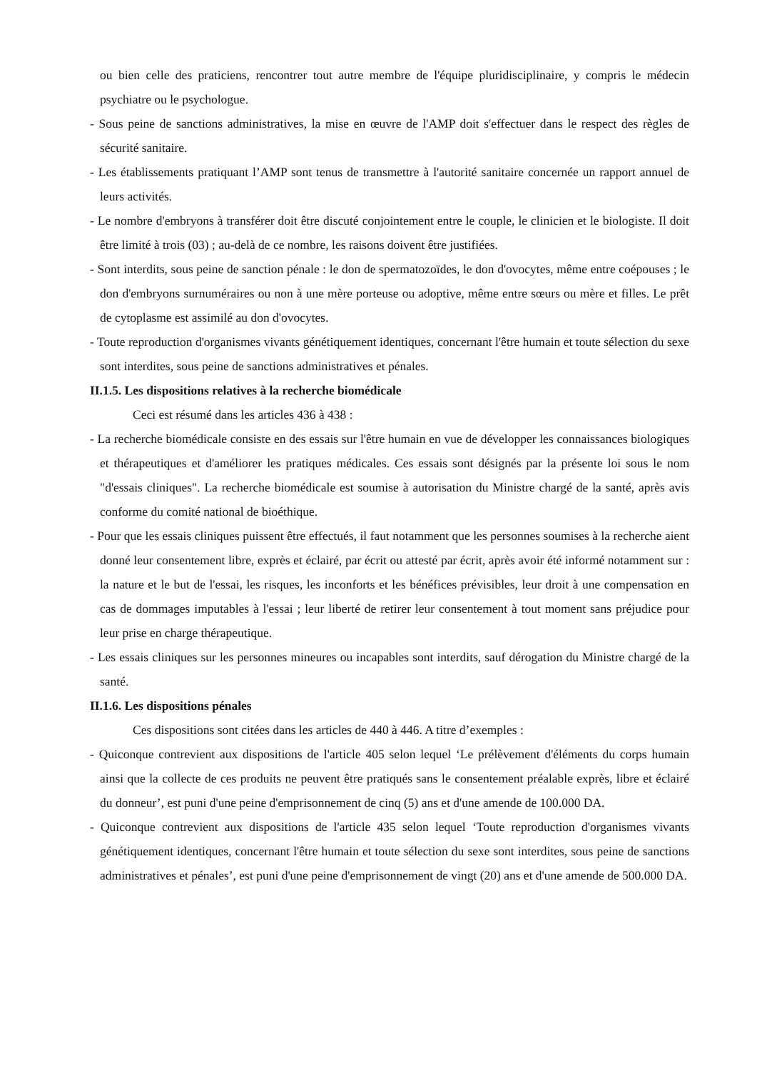ou bien celle des praticiens, rencontrer tout autre membre de l'équipe pluridisciplinaire, y compris le médecin psychiatre ou le psychologue.
- Sous peine de sanctions administratives, la mise en œuvre de l'AMP doit s'effectuer dans le respect des règles de sécurité sanitaire.
- Les établissements pratiquant l’AMP sont tenus de transmettre à l'autorité sanitaire concernée un rapport annuel de leurs activités.
- Le nombre d'embryons à transférer doit être discuté conjointement entre le couple, le clinicien et le biologiste. Il doit être limité à trois (03) ; au-delà de ce nombre, les raisons doivent être justifiées.
- Sont interdits, sous peine de sanction pénale : le don de spermatozoïdes, le don d'ovocytes, même entre coépouses ; le don d'embryons surnuméraires ou non à une mère porteuse ou adoptive, même entre sœurs ou mère et filles. Le prêt de cytoplasme est assimilé au don d'ovocytes.
- Toute reproduction d'organismes vivants génétiquement identiques, concernant l'être humain et toute sélection du sexe sont interdites, sous peine de sanctions administratives et pénales.
II.1.5. Les dispositions relatives à la recherche biomédicale
Ceci est résumé dans les articles 436 à 438 :
- La recherche biomédicale consiste en des essais sur l'être humain en vue de développer les connaissances biologiques et thérapeutiques et d'améliorer les pratiques médicales. Ces essais sont désignés par la présente loi sous le nom "d'essais cliniques". La recherche biomédicale est soumise à autorisation du Ministre chargé de la santé, après avis conforme du comité national de bioéthique.
- Pour que les essais cliniques puissent être effectués, il faut notamment que les personnes soumises à la recherche aient donné leur consentement libre, exprès et éclairé, par écrit ou attesté par écrit, après avoir été informé notamment sur : la nature et le but de l'essai, les risques, les inconforts et les bénéfices prévisibles, leur droit à une compensation en cas de dommages imputables à l'essai ; leur liberté de retirer leur consentement à tout moment sans préjudice pour leur prise en charge thérapeutique.
- Les essais cliniques sur les personnes mineures ou incapables sont interdits, sauf dérogation du Ministre chargé de la santé.
II.1.6. Les dispositions pénales
Ces dispositions sont citées dans les articles de 440 à 446. A titre d’exemples :
- Quiconque contrevient aux dispositions de l'article 405 selon lequel ‘Le prélèvement d'éléments du corps humain ainsi que la collecte de ces produits ne peuvent être pratiqués sans le consentement préalable exprès, libre et éclairé du donneur’, est puni d'une peine d'emprisonnement de cinq (5) ans et d'une amende de 100.000 DA.
- Quiconque contrevient aux dispositions de l'article 435 selon lequel ‘Toute reproduction d'organismes vivants génétiquement identiques, concernant l'être humain et toute sélection du sexe sont interdites, sous peine de sanctions administratives et pénales’, est puni d'une peine d'emprisonnement de vingt (20) ans et d'une amende de 500.000 DA.